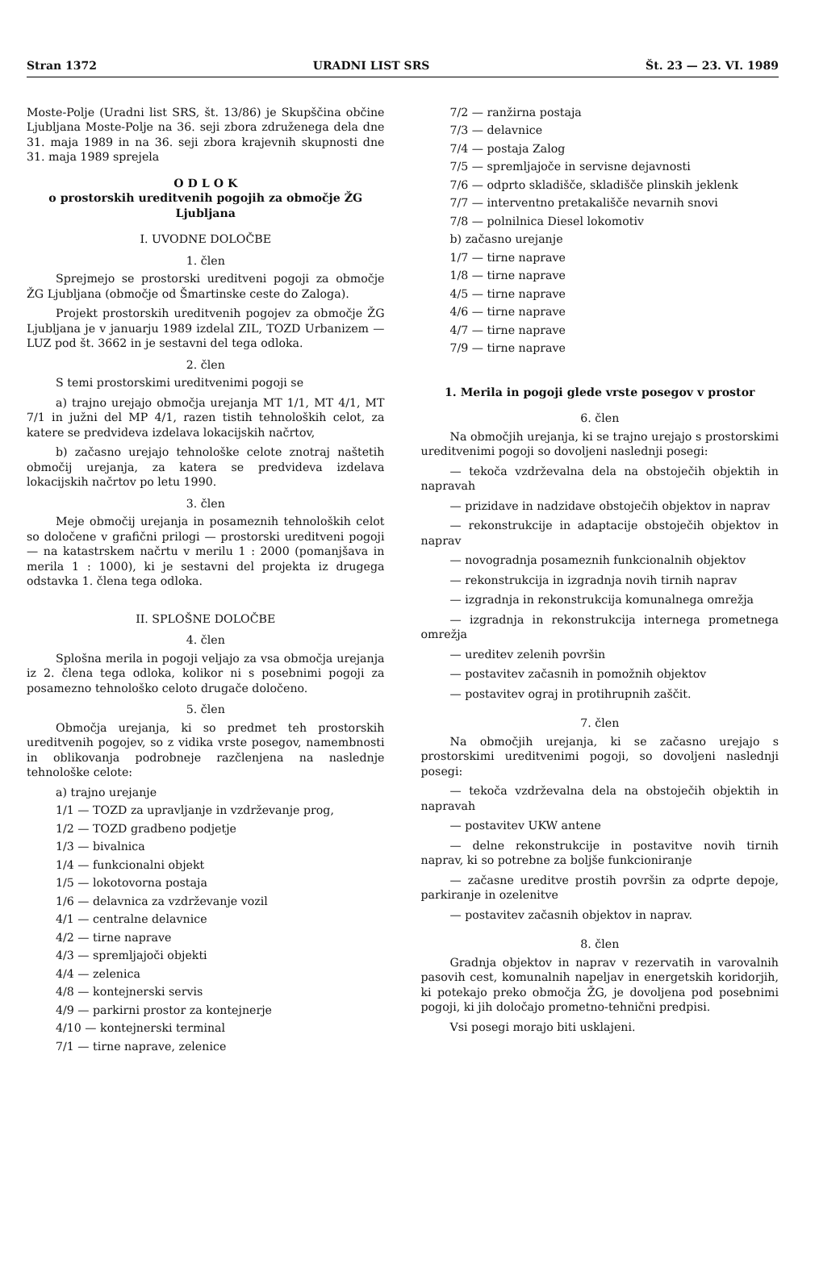Stran 1372 URADNI LIST SRS Št. 23 — 23. VI. 1989
Moste-Polje (Uradni list SRS, št. 13/86) je Skupščina občine Ljubljana Moste-Polje na 36. seji zbora združenega dela dne 31. maja 1989 in na 36. seji zbora krajevnih skupnosti dne 31. maja 1989 sprejela
O D L O K
o prostorskih ureditvenih pogojih za območje ŽG Ljubljana
I. UVODNE DOLOČBE
1. člen
Sprejmejo se prostorski ureditveni pogoji za območje ŽG Ljubljana (območje od Šmartinske ceste do Zaloga).
Projekt prostorskih ureditvenih pogojev za območje ŽG Ljubljana je v januarju 1989 izdelal ZIL, TOZD Urbanizem — LUZ pod št. 3662 in je sestavni del tega odloka.
2. člen
S temi prostorskimi ureditvenimi pogoji se
a) trajno urejajo območja urejanja MT 1/1, MT 4/1, MT 7/1 in južni del MP 4/1, razen tistih tehnoloških celot, za katere se predvideva izdelava lokacijskih načrtov,
b) začasno urejajo tehnološke celote znotraj naštetih območij urejanja, za katera se predvideva izdelava lokacijskih načrtov po letu 1990.
3. člen
Meje območij urejanja in posameznih tehnoloških celot so določene v grafični prilogi — prostorski ureditveni pogoji — na katastrskem načrtu v merilu 1 : 2000 (pomanjšava in merila 1 : 1000), ki je sestavni del projekta iz drugega odstavka 1. člena tega odloka.
II. SPLOŠNE DOLOČBE
4. člen
Splošna merila in pogoji veljajo za vsa območja urejanja iz 2. člena tega odloka, kolikor ni s posebnimi pogoji za posamezno tehnološko celoto drugače določeno.
5. člen
Območja urejanja, ki so predmet teh prostorskih ureditvenih pogojev, so z vidika vrste posegov, namembnosti in oblikovanja podrobneje razčlenjena na naslednje tehnološke celote:
a) trajno urejanje
1/1 — TOZD za upravljanje in vzdrževanje prog,
1/2 — TOZD gradbeno podjetje
1/3 — bivalnica
1/4 — funkcionalni objekt
1/5 — lokotovorna postaja
1/6 — delavnica za vzdrževanje vozil
4/1 — centralne delavnice
4/2 — tirne naprave
4/3 — spremljajoči objekti
4/4 — zelenica
4/8 — kontejnerski servis
4/9 — parkirni prostor za kontejnerje
4/10 — kontejnerski terminal
7/1 — tirne naprave, zelenice
7/2 — ranžirna postaja
7/3 — delavnice
7/4 — postaja Zalog
7/5 — spremljajoče in servisne dejavnosti
7/6 — odprto skladišče, skladišče plinskih jeklenk
7/7 — interventno pretakališče nevarnih snovi
7/8 — polnilnica Diesel lokomotiv
b) začasno urejanje
1/7 — tirne naprave
1/8 — tirne naprave
4/5 — tirne naprave
4/6 — tirne naprave
4/7 — tirne naprave
7/9 — tirne naprave
1. Merila in pogoji glede vrste posegov v prostor
6. člen
Na območjih urejanja, ki se trajno urejajo s prostorskimi ureditvenimi pogoji so dovoljeni naslednji posegi:
— tekoča vzdrževalna dela na obstoječih objektih in napravah
— prizidave in nadzidave obstoječih objektov in naprav
— rekonstrukcije in adaptacije obstoječih objektov in naprav
— novogradnja posameznih funkcionalnih objektov
— rekonstrukcija in izgradnja novih tirnih naprav
— izgradnja in rekonstrukcija komunalnega omrežja
— izgradnja in rekonstrukcija internega prometnega omrežja
— ureditev zelenih površin
— postavitev začasnih in pomožnih objektov
— postavitev ograj in protihrupnih zaščit.
7. člen
Na območjih urejanja, ki se začasno urejajo s prostorskimi ureditvenimi pogoji, so dovoljeni naslednji posegi:
— tekoča vzdrževalna dela na obstoječih objektih in napravah
— postavitev UKW antene
— delne rekonstrukcije in postavitve novih tirnih naprav, ki so potrebne za boljše funkcioniranje
— začasne ureditve prostih površin za odprte depoje, parkiranje in ozelenitve
— postavitev začasnih objektov in naprav.
8. člen
Gradnja objektov in naprav v rezervatih in varovalnih pasovih cest, komunalnih napeljav in energetskih koridorjih, ki potekajo preko območja ŽG, je dovoljena pod posebnimi pogoji, ki jih določajo prometno-tehnični predpisi.
Vsi posegi morajo biti usklajeni.